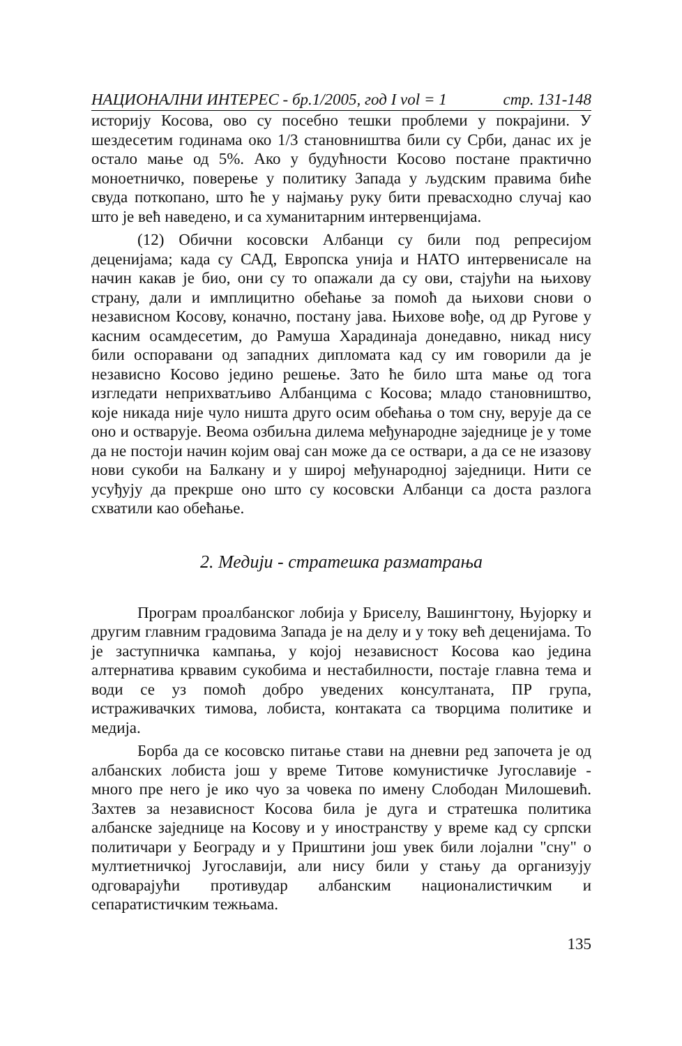НАЦИОНАЛНИ ИНТЕРЕС - бр.1/2005, год I vol = 1 стр. 131-148
историју Косова, ово су посебно тешки проблеми у покрајини. У шездесетим годинама око 1/3 становништва били су Срби, данас их је остало мање од 5%. Ако у будућности Косово постане практично моноетничко, поверење у политику Запада у људским правима биће свуда поткопано, што ће у најмању руку бити превасходно случај као што је већ наведено, и са хуманитарним интервенцијама.
(12) Обични косовски Албанци су били под репресијом деценијама; када су САД, Европска унија и НАТО интервенисале на начин какав је био, они су то опажали да су ови, стајући на њихову страну, дали и имплицитно обећање за помоћ да њихови снови о независном Косову, коначно, постану јава. Њихове вође, од др Ругове у касним осамдесетим, до Рамуша Харадинаја донедавно, никад нису били оспоравани од западних дипломата кад су им говорили да је независно Косово једино решење. Зато ће било шта мање од тога изгледати неприхватљиво Албанцима с Косова; младо становништво, које никада није чуло ништа друго осим обећања о том сну, верује да се оно и остварује. Веома озбиљна дилема међународне заједнице је у томе да не постоји начин којим овај сан може да се оствари, а да се не изазову нови сукоби на Балкану и у широј међународној заједници. Нити се усуђују да прекрше оно што су косовски Албанци са доста разлога схватили као обећање.
2. Медији - стратешка разматрања
Програм проалбанског лобија у Бриселу, Вашингтону, Њујорку и другим главним градовима Запада је на делу и у току већ деценијама. То је заступничка кампања, у којој независност Косова као једина алтернатива крвавим сукобима и нестабилности, постаје главна тема и води се уз помоћ добро уведених консултаната, ПР група, истраживачких тимова, лобиста, контаката са творцима политике и медија.
Борба да се косовско питање стави на дневни ред започета је од албанских лобиста још у време Титове комунистичке Југославије - много пре него је ико чуо за човека по имену Слободан Милошевић. Захтев за независност Косова била је дуга и стратешка политика албанске заједнице на Косову и у иностранству у време кад су српски политичари у Београду и у Приштини још увек били лојални "сну" о мултиетничкој Југославији, али нису били у стању да организују одговарајући противудар албанским националистичким и сепаратистичким тежњама.
135